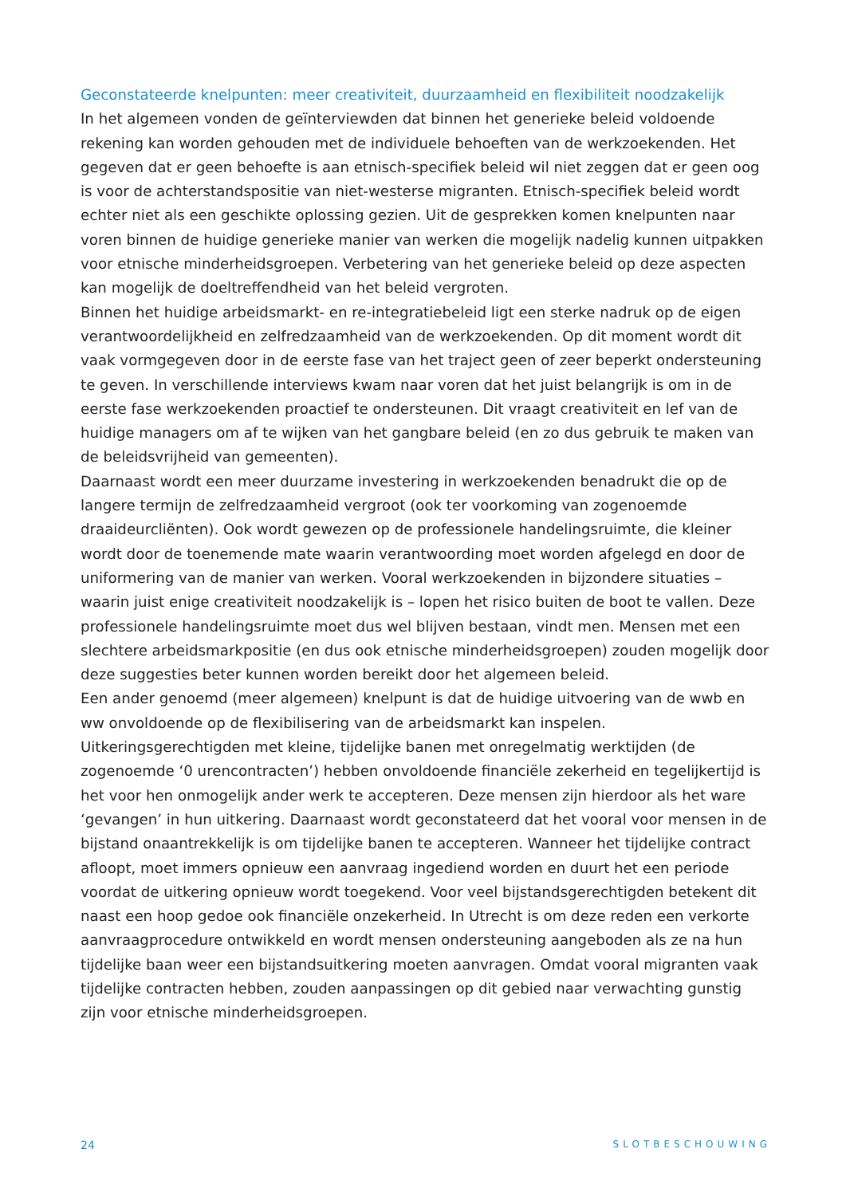Geconstateerde knelpunten: meer creativiteit, duurzaamheid en flexibiliteit noodzakelijk
In het algemeen vonden de geïnterviewden dat binnen het generieke beleid voldoende rekening kan worden gehouden met de individuele behoeften van de werkzoekenden. Het gegeven dat er geen behoefte is aan etnisch-specifiek beleid wil niet zeggen dat er geen oog is voor de achterstandspositie van niet-westerse migranten. Etnisch-specifiek beleid wordt echter niet als een geschikte oplossing gezien. Uit de gesprekken komen knelpunten naar voren binnen de huidige generieke manier van werken die mogelijk nadelig kunnen uitpakken voor etnische minderheidsgroepen. Verbetering van het generieke beleid op deze aspecten kan mogelijk de doeltreffendheid van het beleid vergroten.
Binnen het huidige arbeidsmarkt- en re-integratiebeleid ligt een sterke nadruk op de eigen verantwoordelijkheid en zelfredzaamheid van de werkzoekenden. Op dit moment wordt dit vaak vormgegeven door in de eerste fase van het traject geen of zeer beperkt ondersteuning te geven. In verschillende interviews kwam naar voren dat het juist belangrijk is om in de eerste fase werkzoekenden proactief te ondersteunen. Dit vraagt creativiteit en lef van de huidige managers om af te wijken van het gangbare beleid (en zo dus gebruik te maken van de beleidsvrijheid van gemeenten).
Daarnaast wordt een meer duurzame investering in werkzoekenden benadrukt die op de langere termijn de zelfredzaamheid vergroot (ook ter voorkoming van zogenoemde draaideurcliënten). Ook wordt gewezen op de professionele handelingsruimte, die kleiner wordt door de toenemende mate waarin verantwoording moet worden afgelegd en door de uniformering van de manier van werken. Vooral werkzoekenden in bijzondere situaties – waarin juist enige creativiteit noodzakelijk is – lopen het risico buiten de boot te vallen. Deze professionele handelingsruimte moet dus wel blijven bestaan, vindt men. Mensen met een slechtere arbeidsmarkpositie (en dus ook etnische minderheidsgroepen) zouden mogelijk door deze suggesties beter kunnen worden bereikt door het algemeen beleid.
Een ander genoemd (meer algemeen) knelpunt is dat de huidige uitvoering van de wwb en ww onvoldoende op de flexibilisering van de arbeidsmarkt kan inspelen. Uitkeringsgerechtigden met kleine, tijdelijke banen met onregelmatig werktijden (de zogenoemde ‘0 urencontracten’) hebben onvoldoende financiële zekerheid en tegelijkertijd is het voor hen onmogelijk ander werk te accepteren. Deze mensen zijn hierdoor als het ware ‘gevangen’ in hun uitkering. Daarnaast wordt geconstateerd dat het vooral voor mensen in de bijstand onaantrekkelijk is om tijdelijke banen te accepteren. Wanneer het tijdelijke contract afloopt, moet immers opnieuw een aanvraag ingediend worden en duurt het een periode voordat de uitkering opnieuw wordt toegekend. Voor veel bijstandsgerechtigden betekent dit naast een hoop gedoe ook financiële onzekerheid. In Utrecht is om deze reden een verkorte aanvraagprocedure ontwikkeld en wordt mensen ondersteuning aangeboden als ze na hun tijdelijke baan weer een bijstandsuitkering moeten aanvragen. Omdat vooral migranten vaak tijdelijke contracten hebben, zouden aanpassingen op dit gebied naar verwachting gunstig zijn voor etnische minderheidsgroepen.
24 SLOTBESCHOUWING